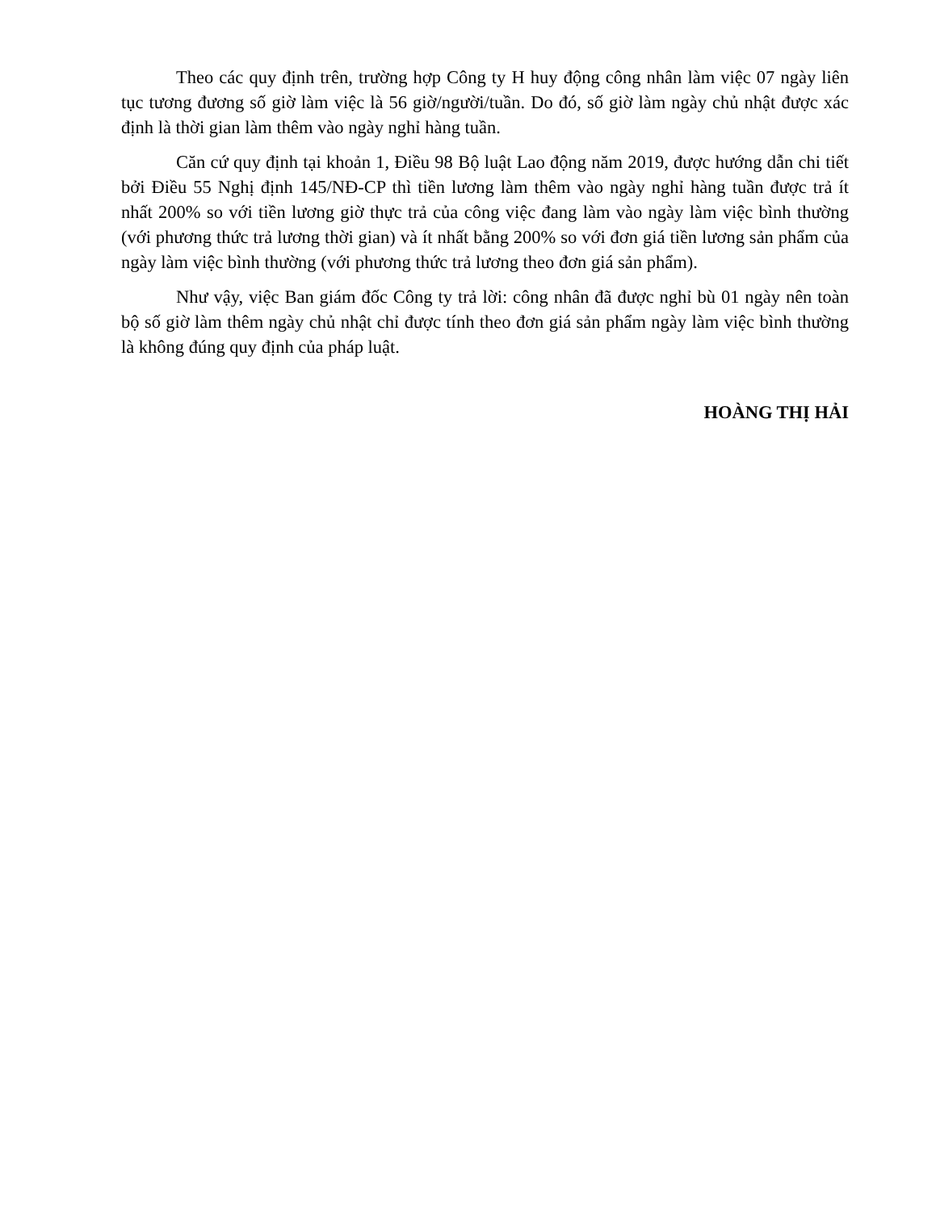Theo các quy định trên, trường hợp Công ty H huy động công nhân làm việc 07 ngày liên tục tương đương số giờ làm việc là 56 giờ/người/tuần. Do đó, số giờ làm ngày chủ nhật được xác định là thời gian làm thêm vào ngày nghỉ hàng tuần.
Căn cứ quy định tại khoản 1, Điều 98 Bộ luật Lao động năm 2019, được hướng dẫn chi tiết bởi Điều 55 Nghị định 145/NĐ-CP thì tiền lương làm thêm vào ngày nghỉ hàng tuần được trả ít nhất 200% so với tiền lương giờ thực trả của công việc đang làm vào ngày làm việc bình thường (với phương thức trả lương thời gian) và ít nhất bằng 200% so với đơn giá tiền lương sản phẩm của ngày làm việc bình thường (với phương thức trả lương theo đơn giá sản phẩm).
Như vậy, việc Ban giám đốc Công ty trả lời: công nhân đã được nghỉ bù 01 ngày nên toàn bộ số giờ làm thêm ngày chủ nhật chỉ được tính theo đơn giá sản phẩm ngày làm việc bình thường là không đúng quy định của pháp luật.
HOÀNG THỊ HẢI